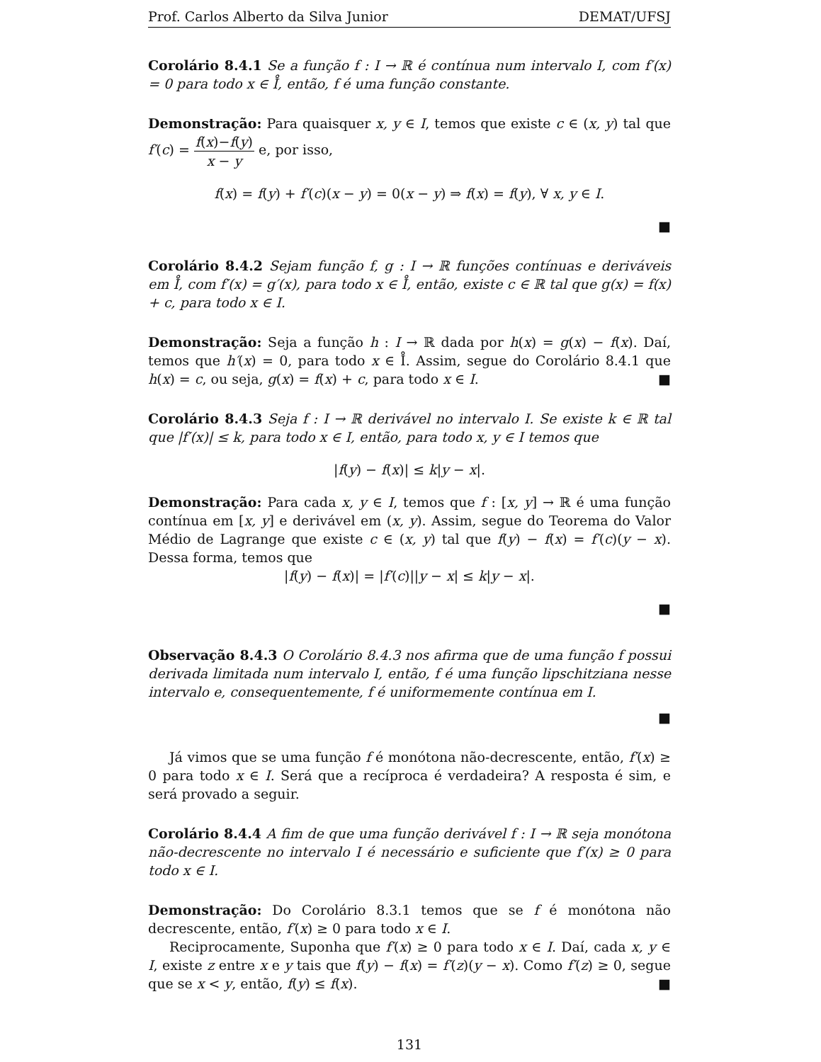Prof. Carlos Alberto da Silva Junior DEMAT/UFSJ
Corolário 8.4.1 Se a função f : I → ℝ é contínua num intervalo I, com f′(x) = 0 para todo x ∈ I̊, então, f é uma função constante.
Demonstração: Para quaisquer x, y ∈ I, temos que existe c ∈ (x, y) tal que f′(c) = f(x)−f(y) x − y e, por isso,
f(x) = f(y) + f′(c)(x − y) = 0(x − y) ⇒ f(x) = f(y), ∀ x, y ∈ I.
■
Corolário 8.4.2 Sejam função f, g : I → ℝ funções contínuas e deriváveis em I̊, com f′(x) = g′(x), para todo x ∈ I̊, então, existe c ∈ ℝ tal que g(x) = f(x) + c, para todo x ∈ I.
Demonstração: Seja a função h : I → ℝ dada por h(x) = g(x) − f(x). Daí, temos que h′(x) = 0, para todo x ∈ I̊. Assim, segue do Corolário 8.4.1 que h(x) = c, ou seja, g(x) = f(x) + c, para todo x ∈ I. ■
Corolário 8.4.3 Seja f : I → ℝ derivável no intervalo I. Se existe k ∈ ℝ tal que |f′(x)| ≤ k, para todo x ∈ I, então, para todo x, y ∈ I temos que
|f(y) − f(x)| ≤ k|y − x|.
Demonstração: Para cada x, y ∈ I, temos que f : [x, y] → ℝ é uma função contínua em [x, y] e derivável em (x, y). Assim, segue do Teorema do Valor Médio de Lagrange que existe c ∈ (x, y) tal que f(y) − f(x) = f′(c)(y − x). Dessa forma, temos que
|f(y) − f(x)| = |f′(c)||y − x| ≤ k|y − x|.
■
Observação 8.4.3 O Corolário 8.4.3 nos afirma que de uma função f possui derivada limitada num intervalo I, então, f é uma função lipschitziana nesse intervalo e, consequentemente, f é uniformemente contínua em I.
■
Já vimos que se uma função f é monótona não-decrescente, então, f′(x) ≥ 0 para todo x ∈ I. Será que a recíproca é verdadeira? A resposta é sim, e será provado a seguir.
Corolário 8.4.4 A fim de que uma função derivável f : I → ℝ seja monótona não-decrescente no intervalo I é necessário e suficiente que f′(x) ≥ 0 para todo x ∈ I.
Demonstração: Do Corolário 8.3.1 temos que se f é monótona não decrescente, então, f′(x) ≥ 0 para todo x ∈ I.
Reciprocamente, Suponha que f′(x) ≥ 0 para todo x ∈ I. Daí, cada x, y ∈ I, existe z entre x e y tais que f(y) − f(x) = f′(z)(y − x). Como f′(z) ≥ 0, segue que se x < y, então, f(y) ≤ f(x). ■
131